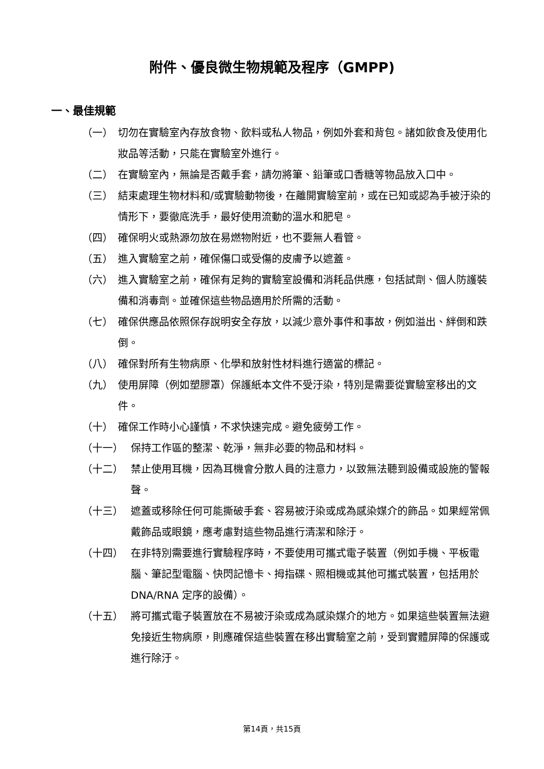附件、優良微生物規範及程序（GMPP)
一、最佳規範
（一） 切勿在實驗室內存放食物、飲料或私人物品，例如外套和背包。諸如飲食及使用化妝品等活動，只能在實驗室外進行。
（二） 在實驗室內，無論是否戴手套，請勿將筆、鉛筆或口香糖等物品放入口中。
（三） 結束處理生物材料和/或實驗動物後，在離開實驗室前，或在已知或認為手被汙染的情形下，要徹底洗手，最好使用流動的溫水和肥皂。
（四） 確保明火或熱源勿放在易燃物附近，也不要無人看管。
（五） 進入實驗室之前，確保傷口或受傷的皮膚予以遮蓋。
（六） 進入實驗室之前，確保有足夠的實驗室設備和消耗品供應，包括試劑、個人防護裝備和消毒劑。並確保這些物品適用於所需的活動。
（七） 確保供應品依照保存說明安全存放，以減少意外事件和事故，例如溢出、絆倒和跌倒。
（八） 確保對所有生物病原、化學和放射性材料進行適當的標記。
（九） 使用屏障（例如塑膠罩）保護紙本文件不受汙染，特別是需要從實驗室移出的文件。
（十） 確保工作時小心謹慎，不求快速完成。避免疲勞工作。
（十一） 保持工作區的整潔、乾淨，無非必要的物品和材料。
（十二） 禁止使用耳機，因為耳機會分散人員的注意力，以致無法聽到設備或設施的警報聲。
（十三） 遮蓋或移除任何可能撕破手套、容易被汙染或成為感染媒介的飾品。如果經常佩戴飾品或眼鏡，應考慮對這些物品進行清潔和除汙。
（十四） 在非特別需要進行實驗程序時，不要使用可攜式電子裝置（例如手機、平板電腦、筆記型電腦、快閃記憶卡、拇指碟、照相機或其他可攜式裝置，包括用於 DNA/RNA 定序的設備）。
（十五） 將可攜式電子裝置放在不易被汙染或成為感染媒介的地方。如果這些裝置無法避免接近生物病原，則應確保這些裝置在移出實驗室之前，受到實體屏障的保護或進行除汙。
第14頁，共15頁